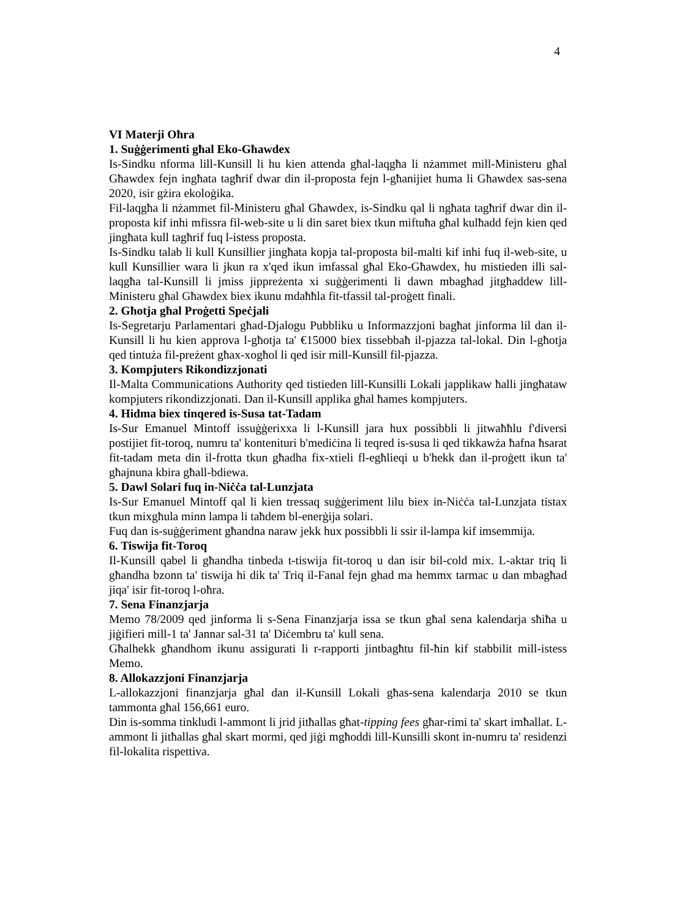4
VI Materji Oħra
1. Suġġerimenti għal Eko-Għawdex
Is-Sindku nforma lill-Kunsill li hu kien attenda għal-laqgħa li nżammet mill-Ministeru għal Għawdex fejn ingħata tagħrif dwar din il-proposta fejn l-għanijiet huma li Għawdex sas-sena 2020, isir gżira ekoloġika.
Fil-laqgħa li nżammet fil-Ministeru għal Għawdex, is-Sindku qal li ngħata tagħrif dwar din il-proposta kif inhi mfissra fil-web-site u li din saret biex tkun miftuħa għal kulħadd fejn kien qed jingħata kull tagħrif fuq l-istess proposta.
Is-Sindku talab li kull Kunsillier jingħata kopja tal-proposta bil-malti kif inhi fuq il-web-site, u kull Kunsillier wara li jkun ra x'qed ikun imfassal għal Eko-Għawdex, hu mistieden illi sal-laqgħa tal-Kunsill li jmiss jippreżenta xi suġġerimenti li dawn mbagħad jitgħaddew lill-Ministeru għal Għawdex biex ikunu mdaħħla fit-tfassil tal-proġett finali.
2. Għotja għal Proġetti Speċjali
Is-Segretarju Parlamentari għad-Djalogu Pubbliku u Informazzjoni bagħat jinforma lil dan il-Kunsill li hu kien approva l-għotja ta' €15000 biex tissebbaħ il-pjazza tal-lokal. Din l-għotja qed tintuża fil-preżent għax-xogħol li qed isir mill-Kunsill fil-pjazza.
3. Kompjuters Rikondizzjonati
Il-Malta Communications Authority qed tistieden lill-Kunsilli Lokali japplikaw ħalli jingħataw kompjuters rikondizzjonati. Dan il-Kunsill applika għal ħames kompjuters.
4. Hidma biex tinqered is-Susa tat-Tadam
Is-Sur Emanuel Mintoff issuġġerixxa li l-Kunsill jara hux possibbli li jitwaħħlu f'diversi postijiet fit-toroq, numru ta' konteni­turi b'mediċina li teqred is-susa li qed tikkawża ħafna ħsarat fit-tadam meta din il-frotta tkun għadha fix-xtieli fl-egħlieqi u b'hekk dan il-proġett ikun ta' għajnuna kbira għall-bdiewa.
5. Dawl Solari fuq in-Niċċa tal-Lunzjata
Is-Sur Emanuel Mintoff qal li kien tressaq suġġeriment lilu biex in-Niċċa tal-Lunzjata tistax tkun mixgħula minn lampa li taħdem bl-enerġija solari.
Fuq dan is-suġġeriment għandna naraw jekk hux possibbli li ssir il-lampa kif imsemmija.
6. Tiswija fit-Toroq
Il-Kunsill qabel li għandha tinbeda t-tiswija fit-toroq u dan isir bil-cold mix. L-aktar triq li għandha bzonn ta' tiswija hi dik ta' Triq il-Fanal fejn ghad ma hemmx tarmac u dan mbagħad jiqa' isir fit-toroq l-oħra.
7. Sena Finanzjarja
Memo 78/2009 qed jinforma li s-Sena Finanzjarja issa se tkun għal sena kalendarja sħiħa u jiġifieri mill-1 ta' Jannar sal-31 ta' Diċembru ta' kull sena.
Għalhekk għandhom ikunu assigurati li r-rapporti jintbagħtu fil-ħin kif stabbilit mill-istess Memo.
8. Allokazzjoni Finanzjarja
L-allokazzjoni finanzjarja għal dan il-Kunsill Lokali għas-sena kalendarja 2010 se tkun tammonta għal 156,661 euro.
Din is-somma tinkludi l-ammont li jrid jitħallas għat-tipping fees għar-rimi ta' skart imħallat. L-ammont li jitħallas għal skart mormi, qed jiġi mgħoddi lill-Kunsilli skont in-numru ta' residenzi fil-lokalita rispettiva.